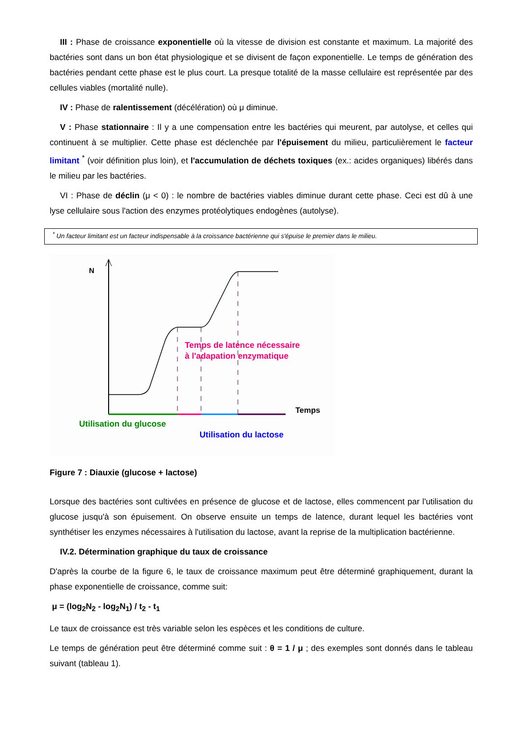III : Phase de croissance exponentielle où la vitesse de division est constante et maximum. La majorité des bactéries sont dans un bon état physiologique et se divisent de façon exponentielle. Le temps de génération des bactéries pendant cette phase est le plus court. La presque totalité de la masse cellulaire est représentée par des cellules viables (mortalité nulle).
IV : Phase de ralentissement (décélération) où μ diminue.
V : Phase stationnaire : Il y a une compensation entre les bactéries qui meurent, par autolyse, et celles qui continuent à se multiplier. Cette phase est déclenchée par l'épuisement du milieu, particulièrement le facteur limitant <sup>*</sup> (voir définition plus loin), et l'accumulation de déchets toxiques (ex.: acides organiques) libérés dans le milieu par les bactéries.
VI : Phase de déclin (μ < 0) : le nombre de bactéries viables diminue durant cette phase. Ceci est dû à une lyse cellulaire sous l'action des enzymes protéolytiques endogènes (autolyse).
<sup>*</sup> Un facteur limitant est un facteur indispensable à la croissance bactérienne qui s'épuise le premier dans le milieu.
N
Temps
Temps de latence nécessaire
à l'adapation enzymatique
Utilisation du glucose
Utilisation du lactose
Figure 7 : Diauxie (glucose + lactose)
Lorsque des bactéries sont cultivées en présence de glucose et de lactose, elles commencent par l'utilisation du glucose jusqu'à son épuisement. On observe ensuite un temps de latence, durant lequel les bactéries vont synthétiser les enzymes nécessaires à l'utilisation du lactose, avant la reprise de la multiplication bactérienne.
IV.2. Détermination graphique du taux de croissance
D'après la courbe de la figure 6, le taux de croissance maximum peut être déterminé graphiquement, durant la phase exponentielle de croissance, comme suit:
μ = (log<sub>2</sub>N<sub>2</sub> - log<sub>2</sub>N<sub>1</sub>) / t<sub>2</sub> - t<sub>1</sub>
Le taux de croissance est très variable selon les espèces et les conditions de culture.
Le temps de génération peut être déterminé comme suit : θ = 1 / μ ; des exemples sont donnés dans le tableau suivant (tableau 1).